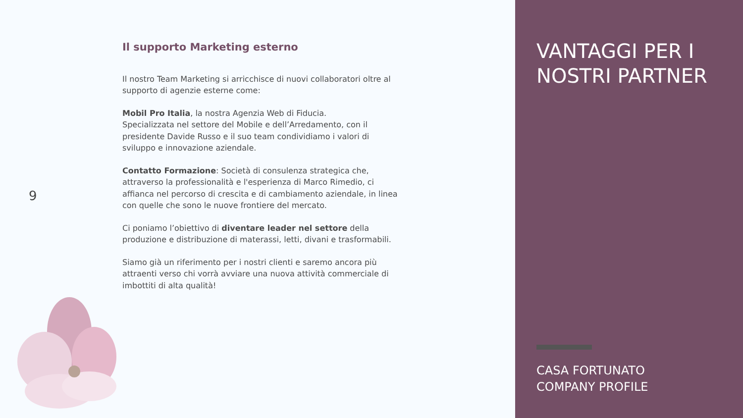9
Il supporto Marketing esterno
Il nostro Team Marketing si arricchisce di nuovi collaboratori oltre al supporto di agenzie esterne come:
Mobil Pro Italia, la nostra Agenzia Web di Fiducia.
Specializzata nel settore del Mobile e dell’Arredamento, con il presidente Davide Russo e il suo team condividiamo i valori di sviluppo e innovazione aziendale.
Contatto Formazione: Società di consulenza strategica che, attraverso la professionalità e l'esperienza di Marco Rimedio, ci affianca nel percorso di crescita e di cambiamento aziendale, in linea con quelle che sono le nuove frontiere del mercato.
Ci poniamo l’obiettivo di diventare leader nel settore della produzione e distribuzione di materassi, letti, divani e trasformabili.
Siamo già un riferimento per i nostri clienti e saremo ancora più attraenti verso chi vorrà avviare una nuova attività commerciale di imbottiti di alta qualità!
VANTAGGI PER I
NOSTRI PARTNER
CASA FORTUNATO
COMPANY PROFILE